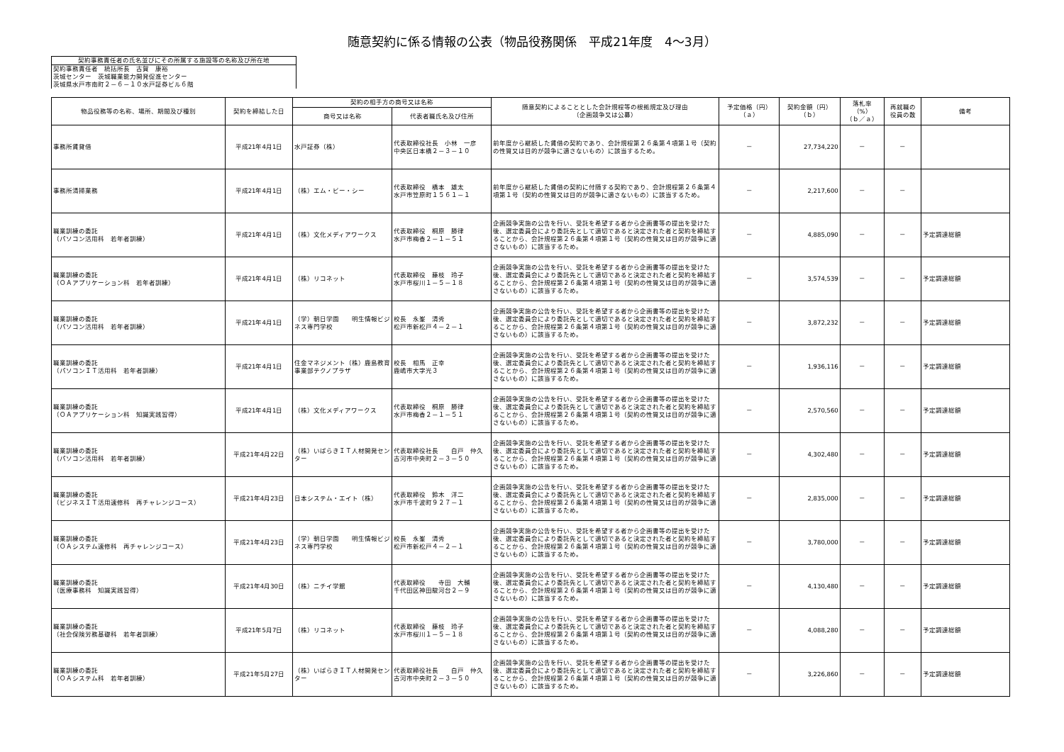随意契約に係る情報の公表（物品役務関係　平成21年度　4～3月）
| 契約事務責任者の氏名並びにその所属する施設等の名称及び所在地 |
| 契約事務責任者 統括所長 古賀 康裕 茨城センター 茨城職業能力開発促進センター 茨城県水戸市南町２－６－１０水戸証券ビル６階 |
| 物品役務等の名称、場所、期間及び種別 | 契約を締結した日 | 契約の相手方の商号又は名称 | | 随意契約によることとした会計規程等の根拠規定及び理由 （企画競争又は公募） | 予定価格（円） （ａ） | 契約金額（円） （ｂ） | 落札率 （%） （ｂ／ａ） | 再就職の 役員の数 | 備考 |
| --- | --- | --- | --- | --- | --- | --- | --- | --- | --- |
| | | 商号又は名称 | 代表者職氏名及び住所 | | | | | | |
| 事務所賃貸借 | 平成21年4月1日 | 水戸証券（株） | 代表取締役社長 小林 一彦 中央区日本橋２－３－１０ | 前年度から継続した賃借の契約であり、会計規程第２６条第４項第１号（契約の性質又は目的が競争に適さないもの）に該当するため。 | － | 27,734,220 | － | － | |
| 事務所清掃業務 | 平成21年4月1日 | （株）エム・ビー・シー | 代表取締役 橋本 雄太 水戸市笠原町１５６１－１ | 前年度から継続した賃借の契約に付随する契約であり、会計規程第２６条第４項第１号（契約の性質又は目的が競争に適さないもの）に該当するため。 | － | 2,217,600 | － | － | |
| 職業訓練の委託 （パソコン活用科 若年者訓練） | 平成21年4月1日 | （株）文化メディアワークス | 代表取締役 桐原 勝律 水戸市梅香２－１－５１ | 企画競争実施の公告を行い、受託を希望する者から企画書等の提出を受けた後、選定委員会により委託先として適切であると決定された者と契約を締結することから、会計規程第２６条第４項第１号（契約の性質又は目的が競争に適さないもの）に該当するため。 | － | 4,885,090 | － | － | 予定調達総額 |
| 職業訓練の委託 （ＯＡアプリケーション科 若年者訓練） | 平成21年4月1日 | （株）リコネット | 代表取締役 藤枝 玲子 水戸市桜川１－５－１８ | 企画競争実施の公告を行い、受託を希望する者から企画書等の提出を受けた後、選定委員会により委託先として適切であると決定された者と契約を締結することから、会計規程第２６条第４項第１号（契約の性質又は目的が競争に適さないもの）に該当するため。 | － | 3,574,539 | － | － | 予定調達総額 |
| 職業訓練の委託 （パソコン活用科 若年者訓練） | 平成21年4月1日 | （学）朝日学園 明生情報ビジネス専門学校 | 校長 永峯 清秀 松戸市新松戸４－２－１ | 企画競争実施の公告を行い、受託を希望する者から企画書等の提出を受けた後、選定委員会により委託先として適切であると決定された者と契約を締結することから、会計規程第２６条第４項第１号（契約の性質又は目的が競争に適さないもの）に該当するため。 | － | 3,872,232 | － | － | 予定調達総額 |
| 職業訓練の委託 （パソコンＩＴ活用科 若年者訓練） | 平成21年4月1日 | 住金マネジメント（株）鹿島教育事業部テクノプラザ | 校長 相馬 正幸 鹿嶋市大字光３ | 企画競争実施の公告を行い、受託を希望する者から企画書等の提出を受けた後、選定委員会により委託先として適切であると決定された者と契約を締結することから、会計規程第２６条第４項第１号（契約の性質又は目的が競争に適さないもの）に該当するため。 | － | 1,936,116 | － | － | 予定調達総額 |
| 職業訓練の委託 （ＯＡアプリケーション科 知識実践習得） | 平成21年4月1日 | （株）文化メディアワークス | 代表取締役 桐原 勝律 水戸市梅香２－１－５１ | 企画競争実施の公告を行い、受託を希望する者から企画書等の提出を受けた後、選定委員会により委託先として適切であると決定された者と契約を締結することから、会計規程第２６条第４項第１号（契約の性質又は目的が競争に適さないもの）に該当するため。 | － | 2,570,560 | － | － | 予定調達総額 |
| 職業訓練の委託 （パソコン活用科 若年者訓練） | 平成21年4月22日 | （株）いばらきＩＴ人材開発センター | 代表取締役社長 白戸 仲久 古河市中央町２－３－５０ | 企画競争実施の公告を行い、受託を希望する者から企画書等の提出を受けた後、選定委員会により委託先として適切であると決定された者と契約を締結することから、会計規程第２６条第４項第１号（契約の性質又は目的が競争に適さないもの）に該当するため。 | － | 4,302,480 | － | － | 予定調達総額 |
| 職業訓練の委託 （ビジネスＩＴ活用速修科 再チャレンジコース） | 平成21年4月23日 | 日本システム・エイト（株） | 代表取締役 鈴木 洋二 水戸市千波町９２７－１ | 企画競争実施の公告を行い、受託を希望する者から企画書等の提出を受けた後、選定委員会により委託先として適切であると決定された者と契約を締結することから、会計規程第２６条第４項第１号（契約の性質又は目的が競争に適さないもの）に該当するため。 | － | 2,835,000 | － | － | 予定調達総額 |
| 職業訓練の委託 （ＯＡシステム速修科 再チャレンジコース） | 平成21年4月23日 | （学）朝日学園 明生情報ビジネス専門学校 | 校長 永峯 清秀 松戸市新松戸４－２－１ | 企画競争実施の公告を行い、受託を希望する者から企画書等の提出を受けた後、選定委員会により委託先として適切であると決定された者と契約を締結することから、会計規程第２６条第４項第１号（契約の性質又は目的が競争に適さないもの）に該当するため。 | － | 3,780,000 | － | － | 予定調達総額 |
| 職業訓練の委託 （医療事務科 知識実践習得） | 平成21年4月30日 | （株）ニチイ学館 | 代表取締役 寺田 大輔 千代田区神田駿河台２－９ | 企画競争実施の公告を行い、受託を希望する者から企画書等の提出を受けた後、選定委員会により委託先として適切であると決定された者と契約を締結することから、会計規程第２６条第４項第１号（契約の性質又は目的が競争に適さないもの）に該当するため。 | － | 4,130,480 | － | － | 予定調達総額 |
| 職業訓練の委託 （社会保険労務基礎科 若年者訓練） | 平成21年5月7日 | （株）リコネット | 代表取締役 藤枝 玲子 水戸市桜川１－５－１８ | 企画競争実施の公告を行い、受託を希望する者から企画書等の提出を受けた後、選定委員会により委託先として適切であると決定された者と契約を締結することから、会計規程第２６条第４項第１号（契約の性質又は目的が競争に適さないもの）に該当するため。 | － | 4,088,280 | － | － | 予定調達総額 |
| 職業訓練の委託 （ＯＡシステム科 若年者訓練） | 平成21年5月27日 | （株）いばらきＩＴ人材開発センター | 代表取締役社長 白戸 仲久 古河市中央町２－３－５０ | 企画競争実施の公告を行い、受託を希望する者から企画書等の提出を受けた後、選定委員会により委託先として適切であると決定された者と契約を締結することから、会計規程第２６条第４項第１号（契約の性質又は目的が競争に適さないもの）に該当するため。 | － | 3,226,860 | － | － | 予定調達総額 |